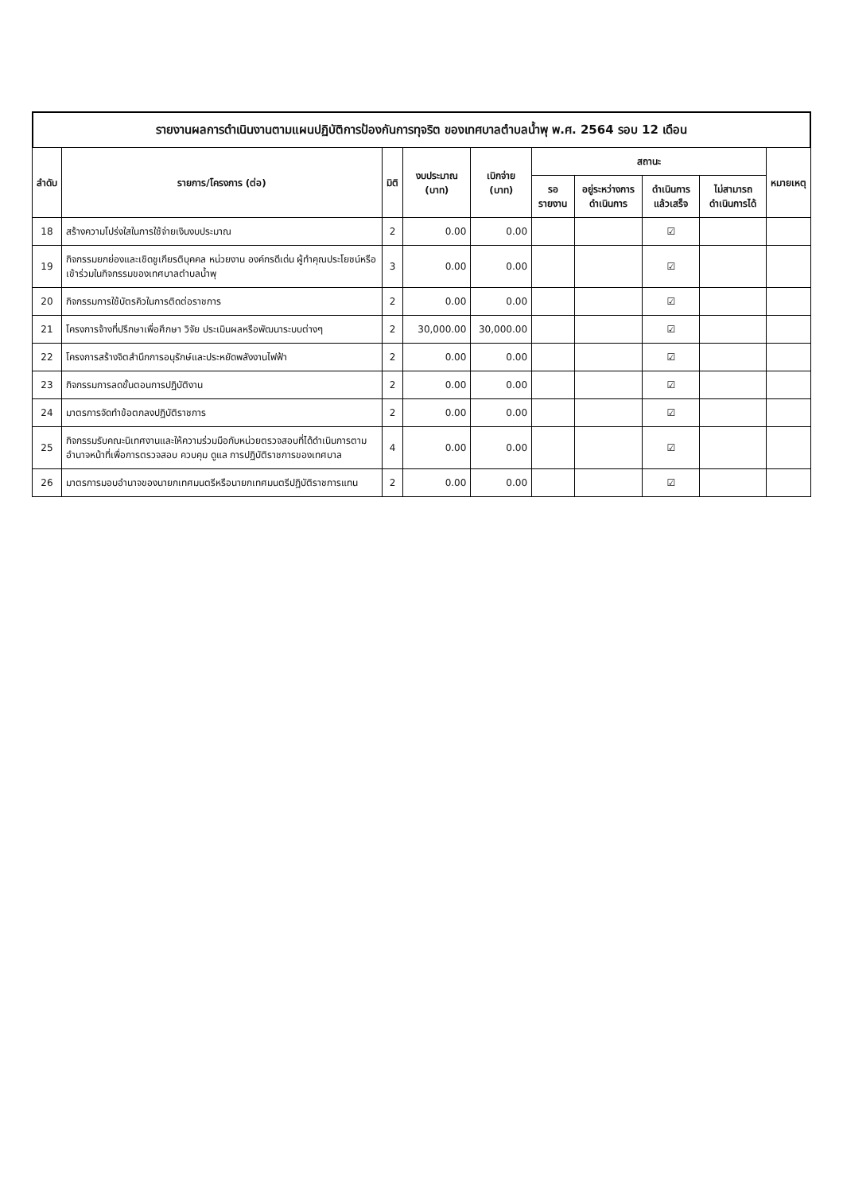รายงานผลการดำเนินงานตามแผนปฏิบัติการป้องกันการทุจริต ของเทศบาลตำบลน้ำพุ พ.ศ. 2564 รอบ 12 เดือน
| ลำดับ | รายการ/โครงการ (ต่อ) | มิติ | งบประมาณ (บาท) | เบิกจ่าย (บาท) | สถานะ | | | | หมายเหตุ |
| --- | --- | --- | --- | --- | --- | --- | --- | --- | --- |
| | | | | | รอรายงาน | อยู่ระหว่างการดำเนินการ | ดำเนินการแล้วเสร็จ | ไม่สามารถดำเนินการได้ | |
| 18 | สร้างความโปร่งใสในการใช้จ่ายเงินงบประมาณ | 2 | 0.00 | 0.00 | | | ☑ | | |
| 19 | กิจกรรมยกย่องและเชิดชูเกียรติบุคคล หน่วยงาน องค์กรดีเด่น ผู้ทำคุณประโยชน์หรือเข้าร่วมในกิจกรรมของเทศบาลตำบลน้ำพุ | 3 | 0.00 | 0.00 | | | ☑ | | |
| 20 | กิจกรรมการใช้บัตรคิวในการติดต่อราชการ | 2 | 0.00 | 0.00 | | | ☑ | | |
| 21 | โครงการจ้างที่ปรึกษาเพื่อศึกษา วิจัย ประเมินผลหรือพัฒนาระบบต่างๆ | 2 | 30,000.00 | 30,000.00 | | | ☑ | | |
| 22 | โครงการสร้างจิตสำนึกการอนุรักษ์และประหยัดพลังงานไฟฟ้า | 2 | 0.00 | 0.00 | | | ☑ | | |
| 23 | กิจกรรมการลดขั้นตอนการปฏิบัติงาน | 2 | 0.00 | 0.00 | | | ☑ | | |
| 24 | มาตรการจัดทำข้อตกลงปฏิบัติราชการ | 2 | 0.00 | 0.00 | | | ☑ | | |
| 25 | กิจกรรมรับคณะนิเทศงานและให้ความร่วมมือกับหน่วยตรวจสอบที่ได้ดำเนินการตามอำนาจหน้าที่เพื่อการตรวจสอบ ควบคุม ดูแล การปฏิบัติราชการของเทศบาล | 4 | 0.00 | 0.00 | | | ☑ | | |
| 26 | มาตรการมอบอำนาจของนายกเทศมนตรีหรือนายกเทศมนตรีปฏิบัติราชการแทน | 2 | 0.00 | 0.00 | | | ☑ | | |